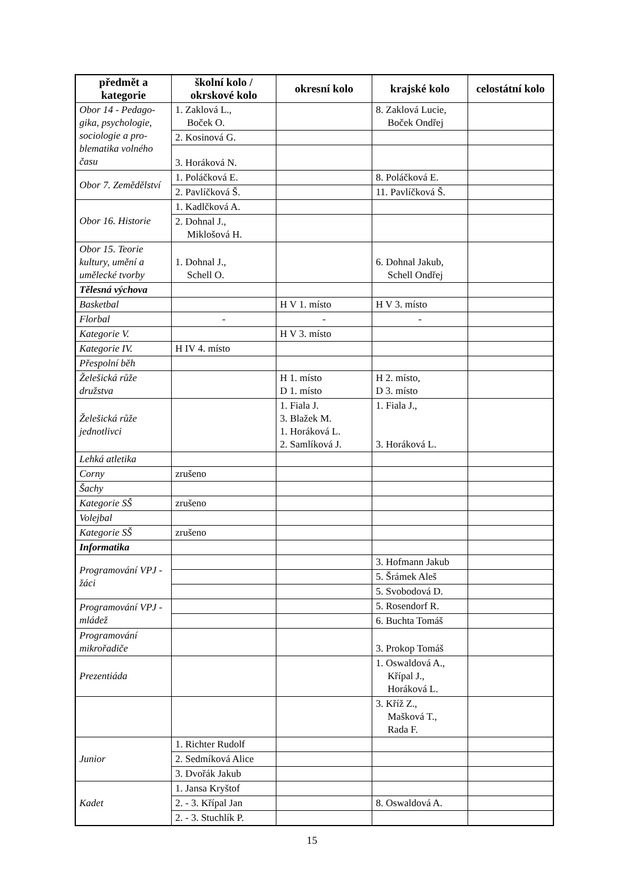| předmět a kategorie | školní kolo / okrskové kolo | okresní kolo | krajské kolo | celostátní kolo |
| --- | --- | --- | --- | --- |
| Obor 14 - Pedago-gika, psychologie, sociologie a pro-blematika volného času | 1. Zaklová L., Boček O. | | 8. Zaklová Lucie, Boček Ondřej | |
| | 2. Kosinová G. | | | |
| | 3. Horáková N. | | | |
| Obor 7. Zemědělství | 1. Poláčková E. | | 8. Poláčková E. | |
| | 2. Pavlíčková Š. | | 11. Pavlíčková Š. | |
| Obor 16. Historie | 1. Kadlčková A. | | | |
| | 2. Dohnal J., Miklošová H. | | | |
| Obor 15. Teorie kultury, umění a umělecké tvorby | 1. Dohnal J., Schell O. | | 6. Dohnal Jakub, Schell Ondřej | |
| Tělesná výchova | | | | |
| Basketbal | | H V 1. místo | H V 3. místo | |
| Florbal | - | - | - | |
| Kategorie V. | | H V 3. místo | | |
| Kategorie IV. | H IV 4. místo | | | |
| Přespolní běh | | | | |
| Želešická růže družstva | | H 1. místo D 1. místo | H 2. místo, D 3. místo | |
| Želešická růže jednotlivci | | 1. Fiala J. 3. Blažek M. 1. Horáková L. 2. Samlíková J. | 1. Fiala J., 3. Horáková L. | |
| Lehká atletika | | | | |
| Corny | zrušeno | | | |
| Šachy | | | | |
| Kategorie SŠ | zrušeno | | | |
| Volejbal | | | | |
| Kategorie SŠ | zrušeno | | | |
| Informatika | | | | |
| Programování VPJ - žáci | | | 3. Hofmann Jakub | |
| | | | 5. Šrámek Aleš | |
| | | | 5. Svobodová D. | |
| Programování VPJ - mládež | | | 5. Rosendorf R. | |
| | | | 6. Buchta Tomáš | |
| Programování mikrořadiče | | | 3. Prokop Tomáš | |
| Prezentiáda | | | 1. Oswaldová A., Křípal J., Horáková L. | |
| | | | 3. Kříž Z., Mašková T., Rada F. | |
| Junior | 1. Richter Rudolf | | | |
| | 2. Sedmíková Alice | | | |
| | 3. Dvořák Jakub | | | |
| Kadet | 1. Jansa Kryštof | | | |
| | 2. - 3. Křípal Jan | | 8. Oswaldová A. | |
| | 2. - 3. Stuchlík P. | | | |
15